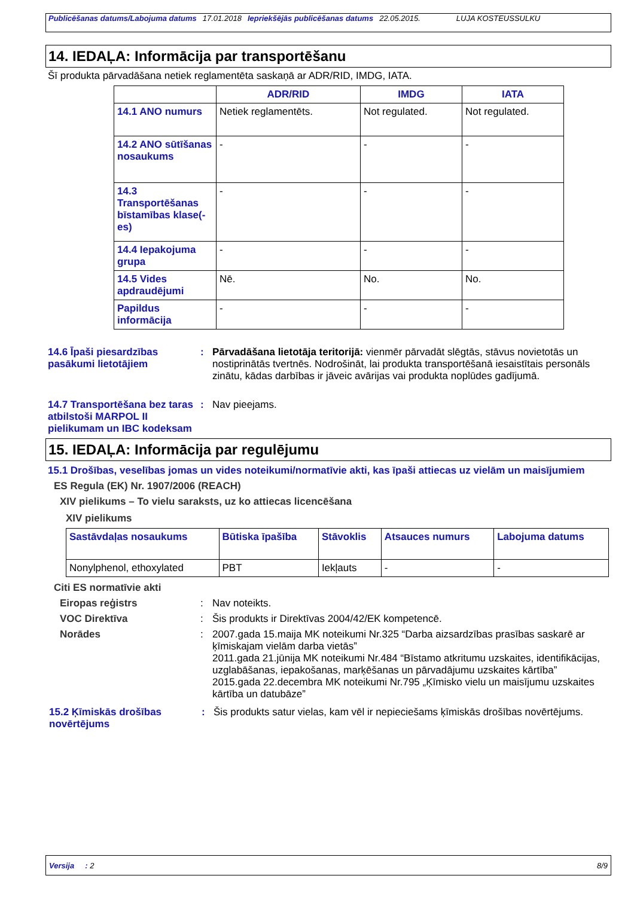Publicēšanas datums/Labojuma datums 17.01.2018 Iepriekšējās publicēšanas datums 22.05.2015. LUJA KOSTEUSSULKU
14. IEDAĻA: Informācija par transportēšanu
Šī produkta pārvadāšana netiek reglamentēta saskaņā ar ADR/RID, IMDG, IATA.
| | ADR/RID | IMDG | IATA |
| --- | --- | --- | --- |
| 14.1 ANO numurs | Netiek reglamentēts. | Not regulated. | Not regulated. |
| 14.2 ANO sūtīšanas nosaukums | - | - | - |
| 14.3 Transportēšanas bīstamības klase(-es) | - | - | - |
| 14.4 Iepakojuma grupa | - | - | - |
| 14.5 Vides apdraudējumi | Nē. | No. | No. |
| Papildus informācija | - | - | - |
14.6 Īpaši piesardzības pasākumi lietotājiem
: Pārvadāšana lietotāja teritorijā: vienmēr pārvadāt slēgtās, stāvus novietotās un nostiprinātās tvertnēs. Nodrošināt, lai produkta transportēšanā iesaistītais personāls zinātu, kādas darbības ir jāveic avārijas vai produkta noplūdes gadījumā.
14.7 Transportēšana bez taras atbilstoši MARPOL II pielikumam un IBC kodeksam
: Nav pieejams.
15. IEDAĻA: Informācija par regulējumu
15.1 Drošības, veselības jomas un vides noteikumi/normatīvie akti, kas īpaši attiecas uz vielām un maisījumiem
ES Regula (EK) Nr. 1907/2006 (REACH)
XIV pielikums – To vielu saraksts, uz ko attiecas licencēšana
XIV pielikums
| Sastāvdaļas nosaukums | Būtiska īpašība | Stāvoklis | Atsauces numurs | Labojuma datums |
| --- | --- | --- | --- | --- |
| Nonylphenol, ethoxylated | PBT | Iekļauts | - | - |
Citi ES normatīvie akti
Eiropas reģistrs : Nav noteikts.
VOC Direktīva : Šis produkts ir Direktīvas 2004/42/EK kompetencē.
Norādes : 2007.gada 15.maija MK noteikumi Nr.325 “Darba aizsardzības prasības saskarē ar ķīmiskajam vielām darba vietās”
2011.gada 21.jūnija MK noteikumi Nr.484 “Bīstamo atkritumu uzskaites, identifikācijas, uzglabāšanas, iepakošanas, marķēšanas un pārvadājumu uzskaites kārtība”
2015.gada 22.decembra MK noteikumi Nr.795 „Ķīmisko vielu un maisījumu uzskaites kārtība un datubāze”
15.2 Ķīmiskās drošības novērtējums
: Šis produkts satur vielas, kam vēl ir nepieciešams ķīmiskās drošības novērtējums.
Versija : 2 8/9